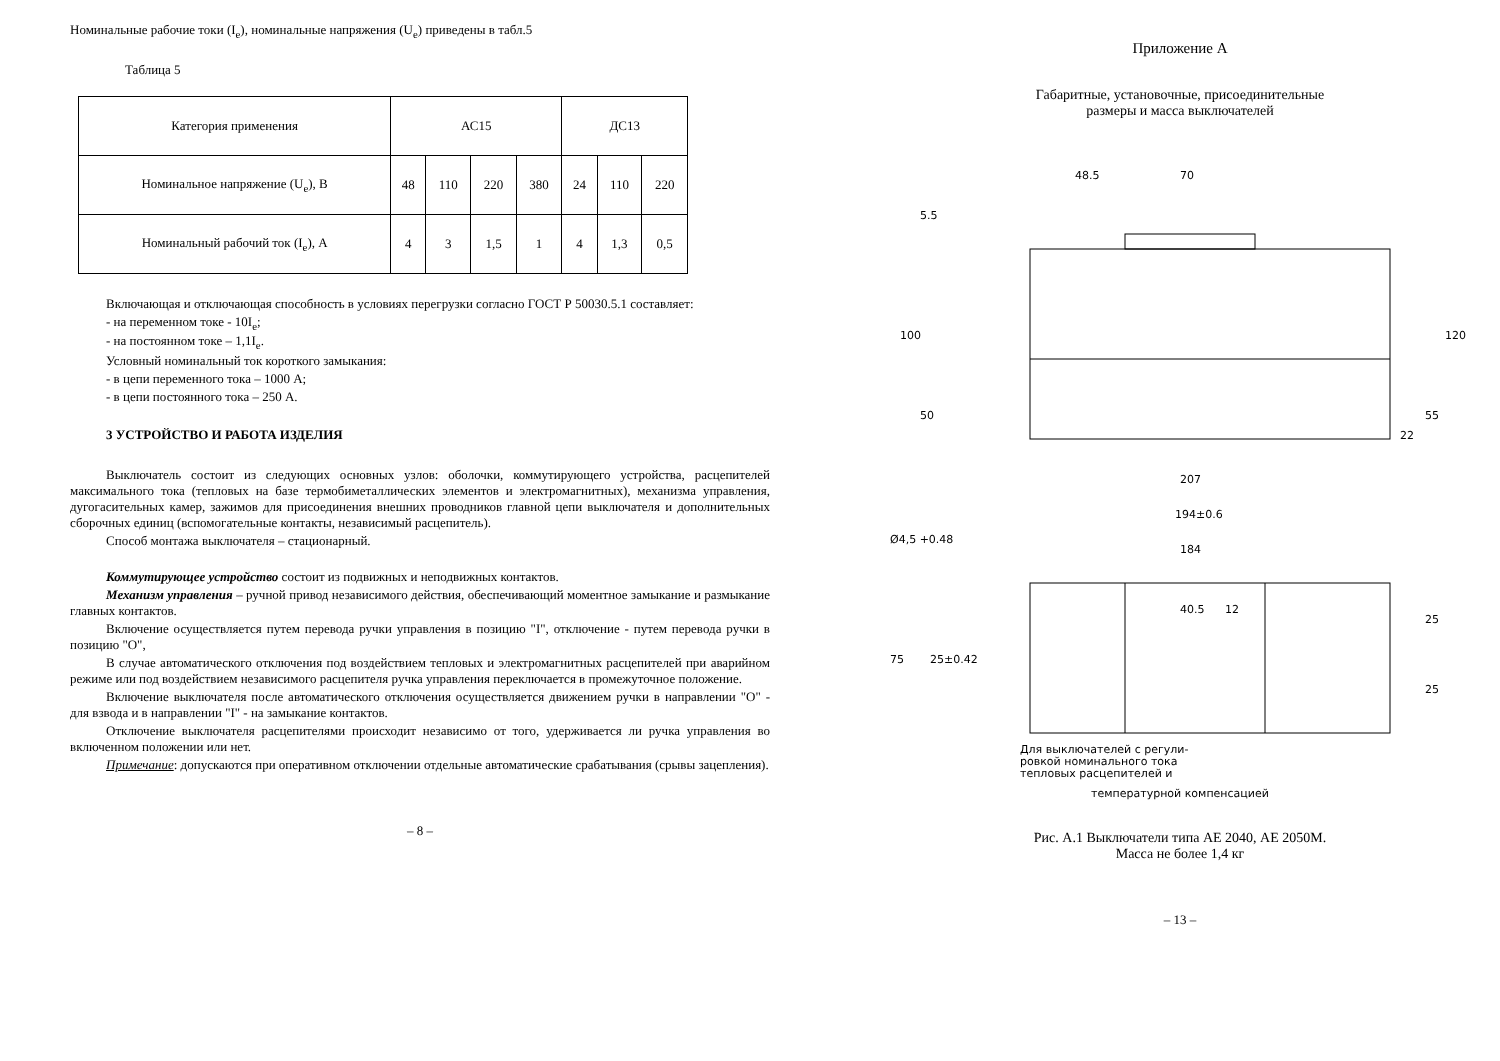Номинальные рабочие токи (I<sub>e</sub>), номинальные напряжения (U<sub>e</sub>) приведены в табл.5
Таблица 5
| Категория применения | АС15 | | | | ДС13 | | |
| Номинальное напряжение (U<sub>e</sub>), В | 48 | 110 | 220 | 380 | 24 | 110 | 220 |
| Номинальный рабочий ток (I<sub>e</sub>), А | 4 | 3 | 1,5 | 1 | 4 | 1,3 | 0,5 |
Включающая и отключающая способность в условиях перегрузки согласно ГОСТ Р 50030.5.1 составляет:
- на переменном токе - 10I<sub>e</sub>;
- на постоянном токе – 1,1I<sub>e</sub>.
Условный номинальный ток короткого замыкания:
- в цепи переменного тока – 1000 А;
- в цепи постоянного тока – 250 А.
3 УСТРОЙСТВО И РАБОТА ИЗДЕЛИЯ
Выключатель состоит из следующих основных узлов: оболочки, коммутирующего устройства, расцепителей максимального тока (тепловых на базе термобиметаллических элементов и электромагнитных), механизма управления, дугогасительных камер, зажимов для присоединения внешних проводников главной цепи выключателя и дополнительных сборочных единиц (вспомогательные контакты, независимый расцепитель).
Способ монтажа выключателя – стационарный.
Коммутирующее устройство состоит из подвижных и неподвижных контактов.
Механизм управления – ручной привод независимого действия, обеспечивающий моментное замыкание и размыкание главных контактов.
Включение осуществляется путем перевода ручки управления в позицию "I", отключение - путем перевода ручки в позицию "О",
В случае автоматического отключения под воздействием тепловых и электромагнитных расцепителей при аварийном режиме или под воздействием независимого расцепителя ручка управления переключается в промежуточное положение.
Включение выключателя после автоматического отключения осуществляется движением ручки в направлении "О" - для взвода и в направлении "I" - на замыкание контактов.
Отключение выключателя расцепителями происходит независимо от того, удерживается ли ручка управления во включенном положении или нет.
Примечание: допускаются при оперативном отключении отдельные автоматические срабатывания (срывы зацепления).
– 8 –
Приложение А
Габаритные, установочные, присоединительные
размеры и масса выключателей
48.5
70
100
50
120
55
22
5.5
207
194±0.6
184
40.5
Ø4,5 +0.48
75
25±0.42
25
25
12
Для выключателей с регули-
ровкой номинального тока
тепловых расцепителей и
температурной компенсацией
Рис. А.1 Выключатели типа АЕ 2040, АЕ 2050М.
Масса не более 1,4 кг
– 13 –